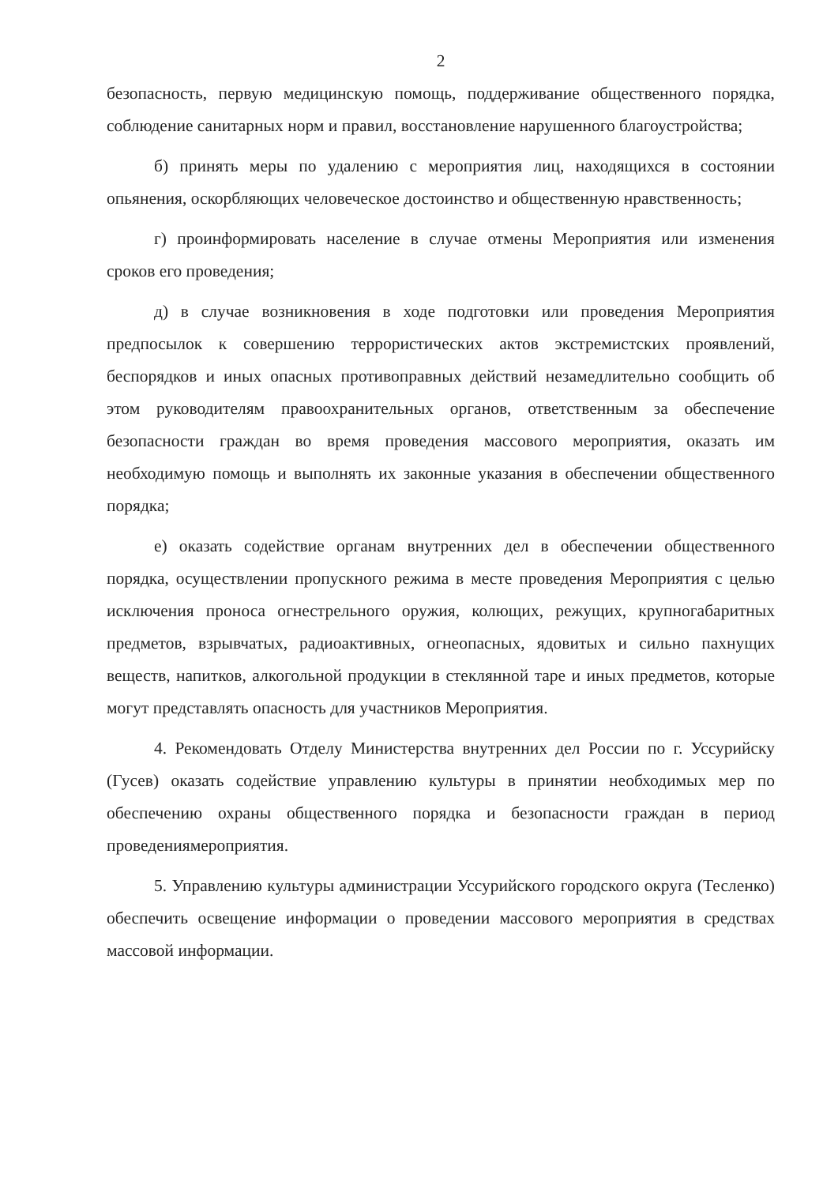2
безопасность, первую медицинскую помощь, поддерживание общественного порядка, соблюдение санитарных норм и правил, восстановление нарушенного благоустройства;
б) принять меры по удалению с мероприятия лиц, находящихся в состоянии опьянения, оскорбляющих человеческое достоинство и общественную нравственность;
г) проинформировать население в случае отмены Мероприятия или изменения сроков его проведения;
д) в случае возникновения в ходе подготовки или проведения Мероприятия предпосылок к совершению террористических актов экстремистских проявлений, беспорядков и иных опасных противоправных действий незамедлительно сообщить об этом руководителям правоохранительных органов, ответственным за обеспечение безопасности граждан во время проведения массового мероприятия, оказать им необходимую помощь и выполнять их законные указания в обеспечении общественного порядка;
е) оказать содействие органам внутренних дел в обеспечении общественного порядка, осуществлении пропускного режима в месте проведения Мероприятия с целью исключения проноса огнестрельного оружия, колющих, режущих, крупногабаритных предметов, взрывчатых, радиоактивных, огнеопасных, ядовитых и сильно пахнущих веществ, напитков, алкогольной продукции в стеклянной таре и иных предметов, которые могут представлять опасность для участников Мероприятия.
4. Рекомендовать Отделу Министерства внутренних дел России по г. Уссурийску (Гусев) оказать содействие управлению культуры в принятии необходимых мер по обеспечению охраны общественного порядка и безопасности граждан в период проведениямероприятия.
5. Управлению культуры администрации Уссурийского городского округа (Тесленко) обеспечить освещение информации о проведении массового мероприятия в средствах массовой информации.